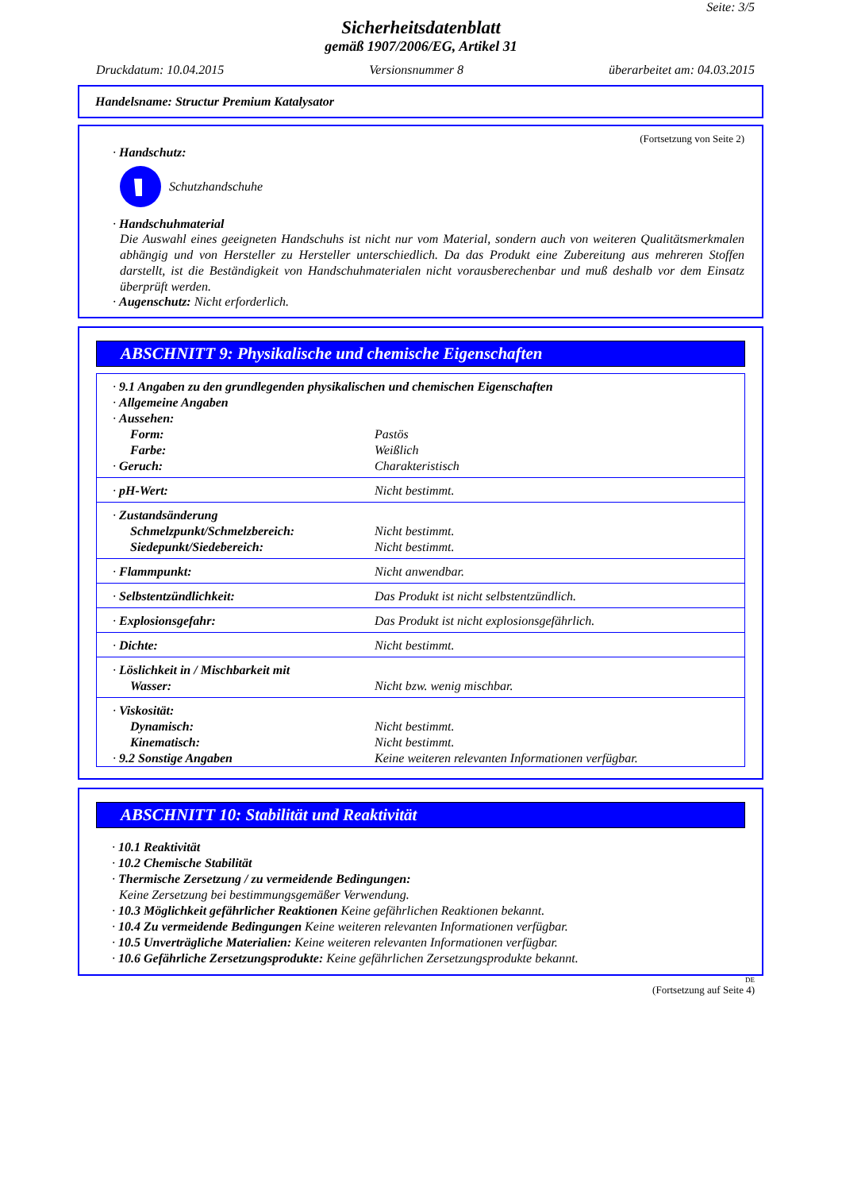Seite: 3/5
Sicherheitsdatenblatt
gemäß 1907/2006/EG, Artikel 31
Druckdatum: 10.04.2015 Versionsnummer 8 überarbeitet am: 04.03.2015
Handelsname: Structur Premium Katalysator
(Fortsetzung von Seite 2)
· Handschutz:
Schutzhandschuhe
· Handschuhmaterial
Die Auswahl eines geeigneten Handschuhs ist nicht nur vom Material, sondern auch von weiteren Qualitätsmerkmalen abhängig und von Hersteller zu Hersteller unterschiedlich. Da das Produkt eine Zubereitung aus mehreren Stoffen darstellt, ist die Beständigkeit von Handschuhmaterialen nicht vorausberechenbar und muß deshalb vor dem Einsatz überprüft werden.
· Augenschutz: Nicht erforderlich.
ABSCHNITT 9: Physikalische und chemische Eigenschaften
| · 9.1 Angaben zu den grundlegenden physikalischen und chemischen Eigenschaften | |
| · Allgemeine Angaben | |
| · Aussehen: | |
| Form: | Pastös |
| Farbe: | Weißlich |
| · Geruch: | Charakteristisch |
| · pH-Wert: | Nicht bestimmt. |
| · Zustandsänderung | |
| Schmelzpunkt/Schmelzbereich: | Nicht bestimmt. |
| Siedepunkt/Siedebereich: | Nicht bestimmt. |
| · Flammpunkt: | Nicht anwendbar. |
| · Selbstentzündlichkeit: | Das Produkt ist nicht selbstentzündlich. |
| · Explosionsgefahr: | Das Produkt ist nicht explosionsgefährlich. |
| · Dichte: | Nicht bestimmt. |
| · Löslichkeit in / Mischbarkeit mit | |
| Wasser: | Nicht bzw. wenig mischbar. |
| · Viskosität: | |
| Dynamisch: | Nicht bestimmt. |
| Kinematisch: | Nicht bestimmt. |
| · 9.2 Sonstige Angaben | Keine weiteren relevanten Informationen verfügbar. |
ABSCHNITT 10: Stabilität und Reaktivität
· 10.1 Reaktivität
· 10.2 Chemische Stabilität
· Thermische Zersetzung / zu vermeidende Bedingungen:
Keine Zersetzung bei bestimmungsgemäßer Verwendung.
· 10.3 Möglichkeit gefährlicher Reaktionen Keine gefährlichen Reaktionen bekannt.
· 10.4 Zu vermeidende Bedingungen Keine weiteren relevanten Informationen verfügbar.
· 10.5 Unverträgliche Materialien: Keine weiteren relevanten Informationen verfügbar.
· 10.6 Gefährliche Zersetzungsprodukte: Keine gefährlichen Zersetzungsprodukte bekannt.
DE
(Fortsetzung auf Seite 4)